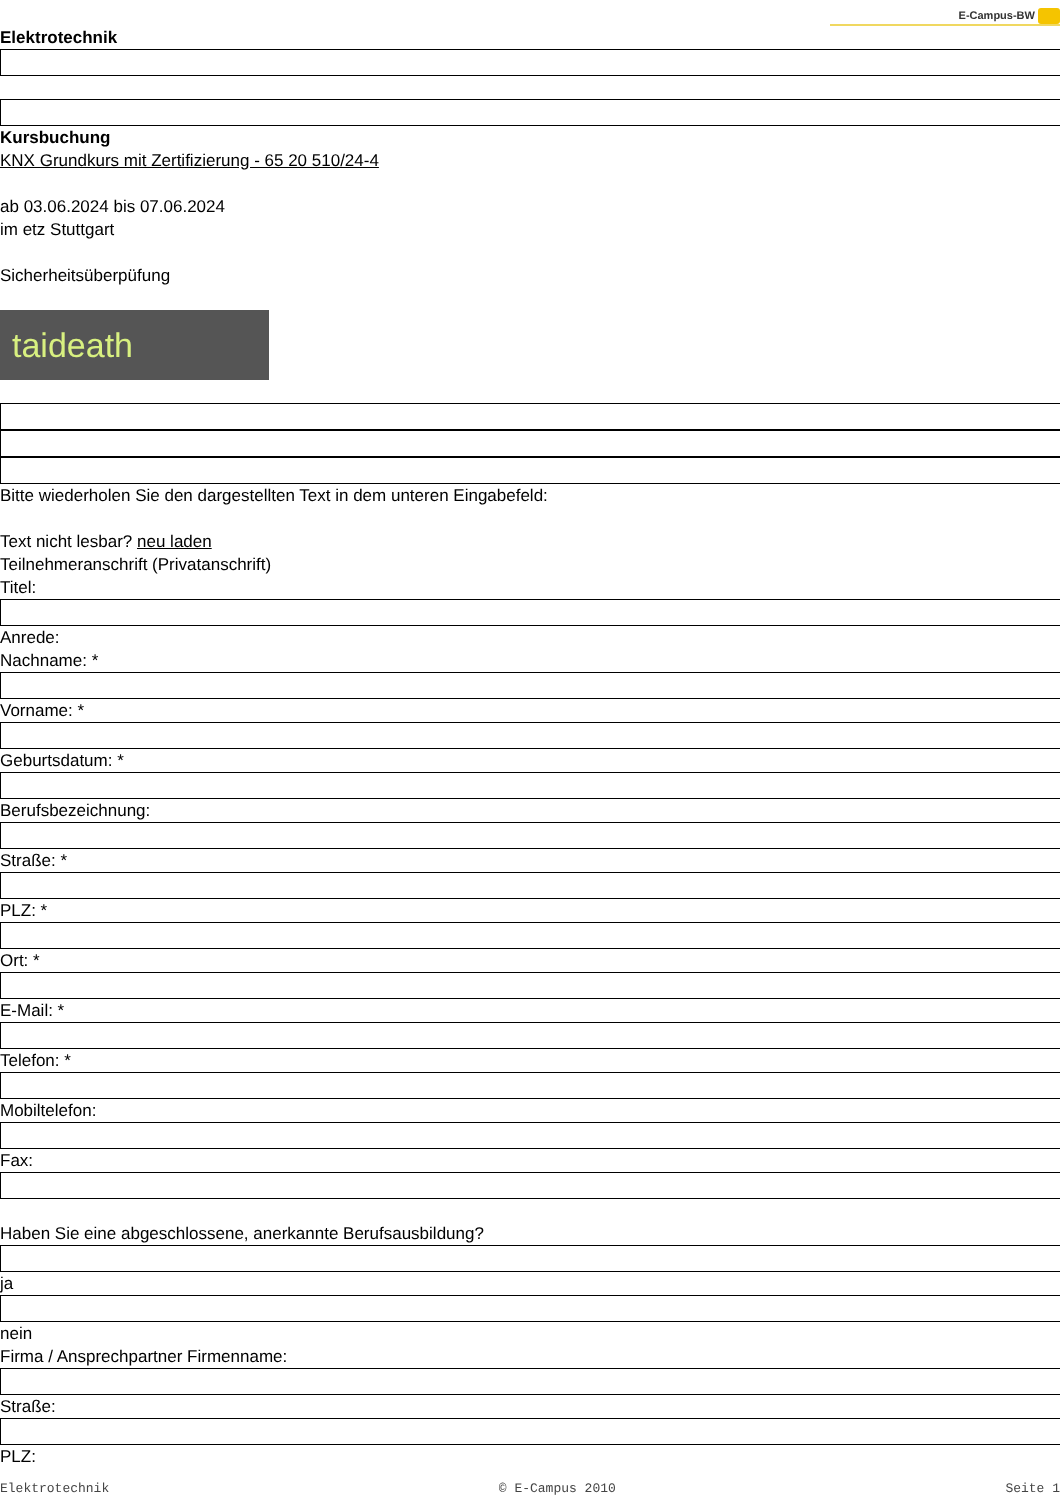E-Campus-BW
Elektrotechnik
Kursbuchung
KNX Grundkurs mit Zertifizierung - 65 20 510/24-4
ab 03.06.2024 bis 07.06.2024
im etz Stuttgart
Sicherheitsüberpüfung
taideath
Bitte wiederholen Sie den dargestellten Text in dem unteren Eingabefeld:
Text nicht lesbar? neu laden
Teilnehmeranschrift (Privatanschrift)
Titel:
Anrede:
Nachname: *
Vorname: *
Geburtsdatum: *
Berufsbezeichnung:
Straße: *
PLZ: *
Ort: *
E-Mail: *
Telefon: *
Mobiltelefon:
Fax:
Haben Sie eine abgeschlossene, anerkannte Berufsausbildung?
ja
nein
Firma / Ansprechpartner Firmenname:
Straße:
PLZ:
Elektrotechnik © E-Campus 2010 Seite 1